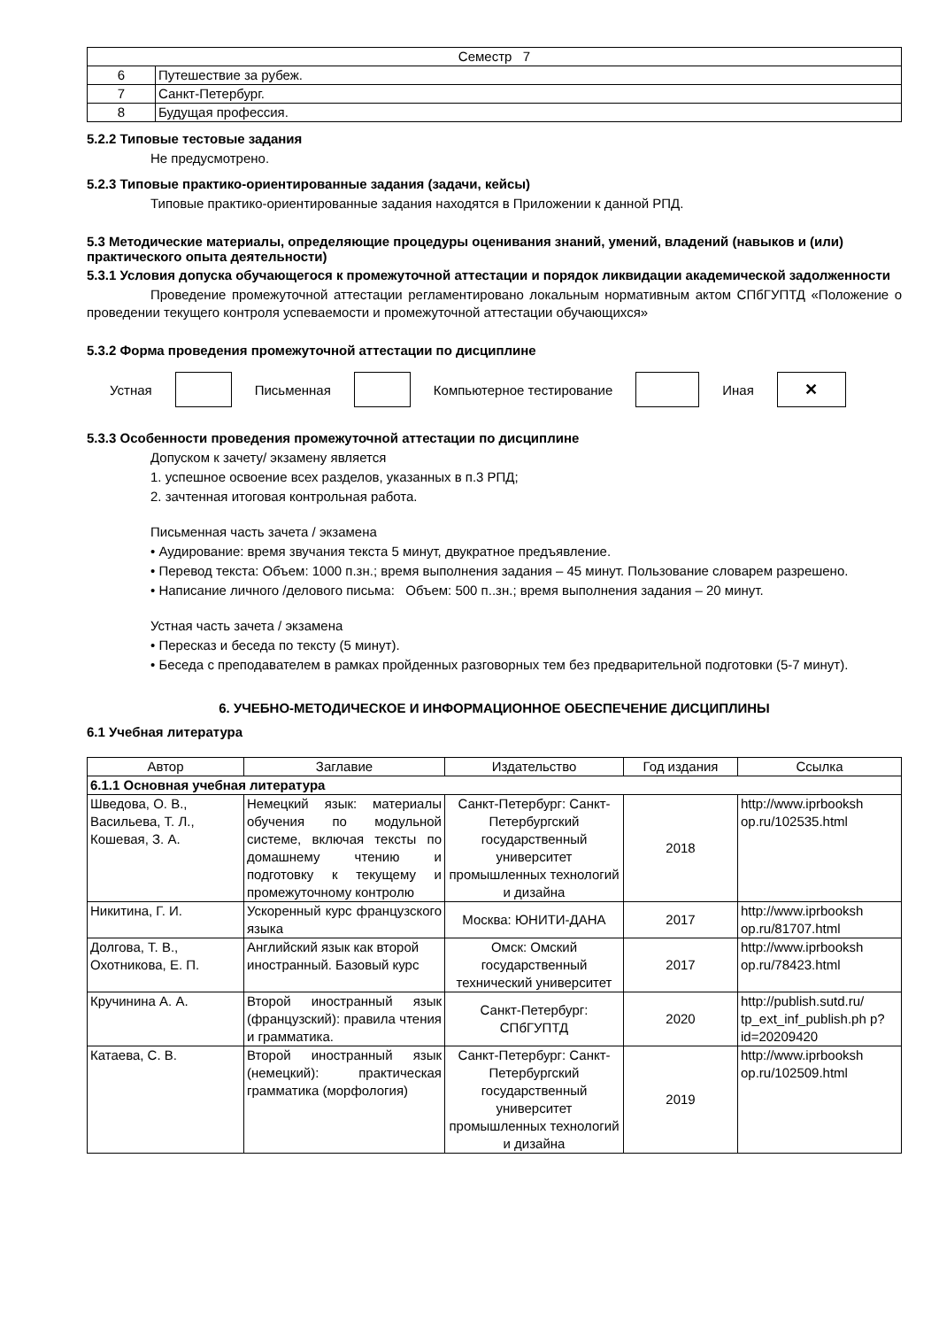| Семестр 7 | |
| 6 | Путешествие за рубеж. |
| 7 | Санкт-Петербург. |
| 8 | Будущая профессия. |
5.2.2 Типовые тестовые задания
Не предусмотрено.
5.2.3 Типовые практико-ориентированные задания (задачи, кейсы)
Типовые практико-ориентированные задания находятся в Приложении к данной РПД.
5.3 Методические материалы, определяющие процедуры оценивания знаний, умений, владений (навыков и (или) практического опыта деятельности)
5.3.1 Условия допуска обучающегося к промежуточной аттестации и порядок ликвидации академической задолженности
Проведение промежуточной аттестации регламентировано локальным нормативным актом СПбГУПТД «Положение о проведении текущего контроля успеваемости и промежуточной аттестации обучающихся»
5.3.2 Форма проведения промежуточной аттестации по дисциплине
Устная Письменная Компьютерное тестирование Иная
✕
5.3.3 Особенности проведения промежуточной аттестации по дисциплине
Допуском к зачету/ экзамену является
1. успешное освоение всех разделов, указанных в п.3 РПД;
2. зачтенная итоговая контрольная работа.
Письменная часть зачета / экзамена
• Аудирование: время звучания текста 5 минут, двукратное предъявление.
• Перевод текста: Объем: 1000 п.зн.; время выполнения задания – 45 минут. Пользование словарем разрешено.
• Написание личного /делового письма: Объем: 500 п..зн.; время выполнения задания – 20 минут.
Устная часть зачета / экзамена
• Пересказ и беседа по тексту (5 минут).
• Беседа с преподавателем в рамках пройденных разговорных тем без предварительной подготовки (5-7 минут).
6. УЧЕБНО-МЕТОДИЧЕСКОЕ И ИНФОРМАЦИОННОЕ ОБЕСПЕЧЕНИЕ ДИСЦИПЛИНЫ
6.1 Учебная литература
| Автор | Заглавие | Издательство | Год издания | Ссылка |
| --- | --- | --- | --- | --- |
| 6.1.1 Основная учебная литература | | | | |
| Шведова, О. В., Васильева, Т. Л., Кошевая, З. А. | Немецкий язык: материалы обучения по модульной системе, включая тексты по домашнему чтению и подготовку к текущему и промежуточному контролю | Санкт-Петербург: Санкт-Петербургский государственный университет промышленных технологий и дизайна | 2018 | http://www.iprbooksh op.ru/102535.html |
| Никитина, Г. И. | Ускоренный курс французского языка | Москва: ЮНИТИ-ДАНА | 2017 | http://www.iprbooksh op.ru/81707.html |
| Долгова, Т. В., Охотникова, Е. П. | Английский язык как второй иностранный. Базовый курс | Омск: Омский государственный технический университет | 2017 | http://www.iprbooksh op.ru/78423.html |
| Кручинина А. А. | Второй иностранный язык (французский): правила чтения и грамматика. | Санкт-Петербург: СПбГУПТД | 2020 | http://publish.sutd.ru/ tp_ext_inf_publish.ph p?id=20209420 |
| Катаева, С. В. | Второй иностранный язык (немецкий): практическая грамматика (морфология) | Санкт-Петербург: Санкт-Петербургский государственный университет промышленных технологий и дизайна | 2019 | http://www.iprbooksh op.ru/102509.html |